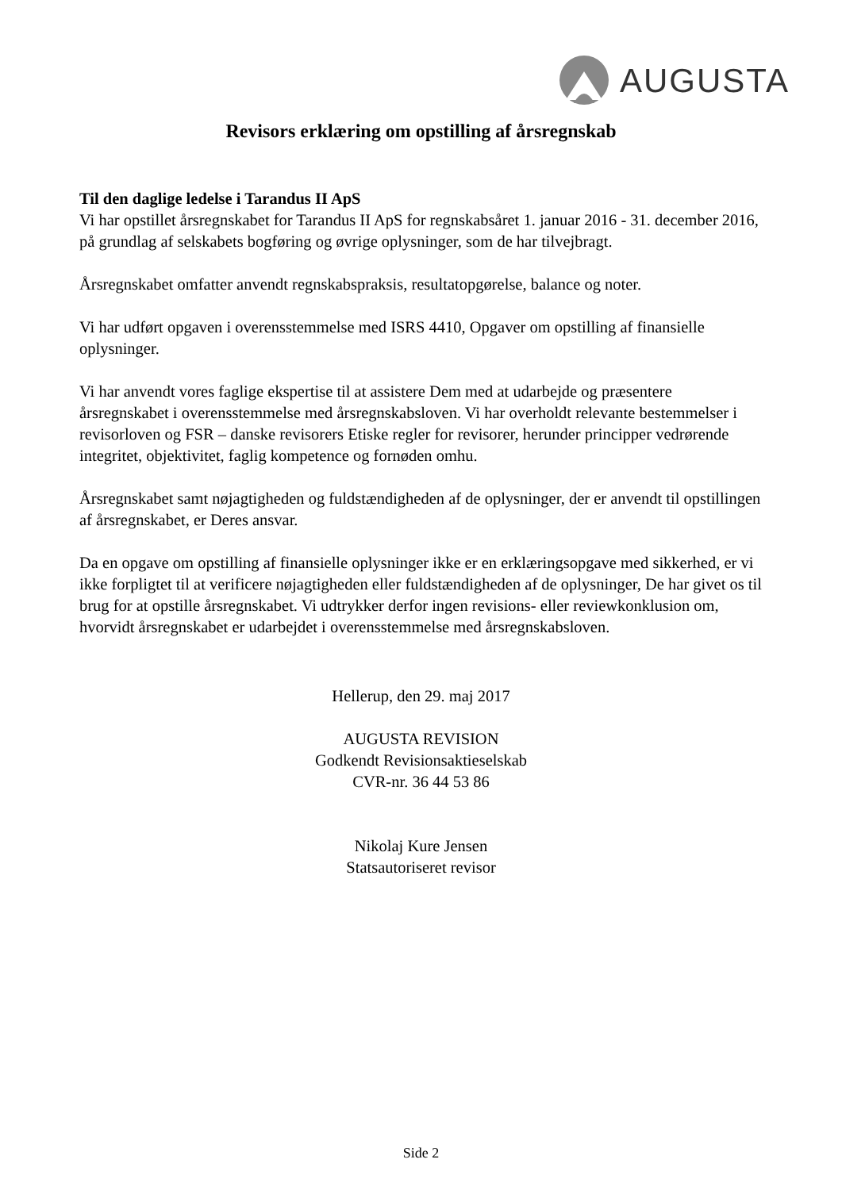AUGUSTA
Revisors erklæring om opstilling af årsregnskab
Til den daglige ledelse i Tarandus II ApS
Vi har opstillet årsregnskabet for Tarandus II ApS for regnskabsåret 1. januar 2016 - 31. december 2016, på grundlag af selskabets bogføring og øvrige oplysninger, som de har tilvejbragt.
Årsregnskabet omfatter anvendt regnskabspraksis, resultatopgørelse, balance og noter.
Vi har udført opgaven i overensstemmelse med ISRS 4410, Opgaver om opstilling af finansielle oplysninger.
Vi har anvendt vores faglige ekspertise til at assistere Dem med at udarbejde og præsentere årsregnskabet i overensstemmelse med årsregnskabsloven. Vi har overholdt relevante bestemmelser i revisorloven og FSR – danske revisorers Etiske regler for revisorer, herunder principper vedrørende integritet, objektivitet, faglig kompetence og fornøden omhu.
Årsregnskabet samt nøjagtigheden og fuldstændigheden af de oplysninger, der er anvendt til opstillingen af årsregnskabet, er Deres ansvar.
Da en opgave om opstilling af finansielle oplysninger ikke er en erklæringsopgave med sikkerhed, er vi ikke forpligtet til at verificere nøjagtigheden eller fuldstændigheden af de oplysninger, De har givet os til brug for at opstille årsregnskabet. Vi udtrykker derfor ingen revisions- eller reviewkonklusion om, hvorvidt årsregnskabet er udarbejdet i overensstemmelse med årsregnskabsloven.
Hellerup, den 29. maj 2017
AUGUSTA REVISION
Godkendt Revisionsaktieselskab
CVR-nr. 36 44 53 86
Nikolaj Kure Jensen
Statsautoriseret revisor
Side 2